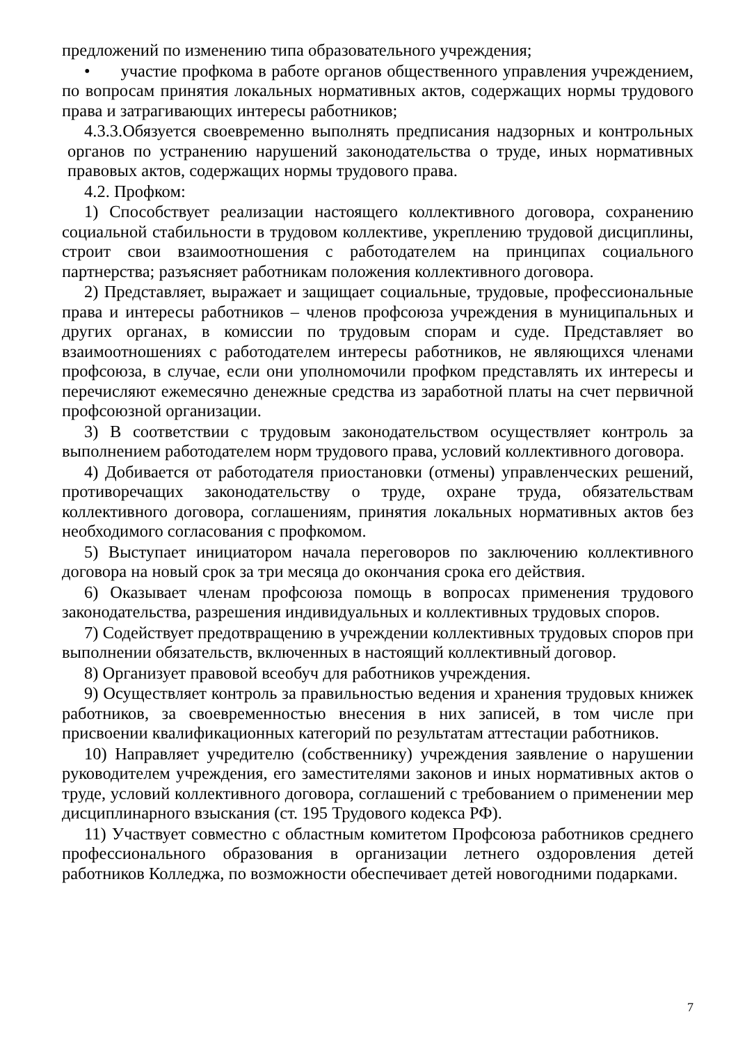предложений по изменению типа образовательного учреждения;
• участие профкома в работе органов общественного управления учреждением, по вопросам принятия локальных нормативных актов, содержащих нормы трудового права и затрагивающих интересы работников;
4.3.3.Обязуется своевременно выполнять предписания надзорных и контрольных органов по устранению нарушений законодательства о труде, иных нормативных правовых актов, содержащих нормы трудового права.
4.2. Профком:
1) Способствует реализации настоящего коллективного договора, сохранению социальной стабильности в трудовом коллективе, укреплению трудовой дисциплины, строит свои взаимоотношения с работодателем на принципах социального партнерства; разъясняет работникам положения коллективного договора.
2) Представляет, выражает и защищает социальные, трудовые, профессиональные права и интересы работников – членов профсоюза учреждения в муниципальных и других органах, в комиссии по трудовым спорам и суде. Представляет во взаимоотношениях с работодателем интересы работников, не являющихся членами профсоюза, в случае, если они уполномочили профком представлять их интересы и перечисляют ежемесячно денежные средства из заработной платы на счет первичной профсоюзной организации.
3) В соответствии с трудовым законодательством осуществляет контроль за выполнением работодателем норм трудового права, условий коллективного договора.
4) Добивается от работодателя приостановки (отмены) управленческих решений, противоречащих законодательству о труде, охране труда, обязательствам коллективного договора, соглашениям, принятия локальных нормативных актов без необходимого согласования с профкомом.
5) Выступает инициатором начала переговоров по заключению коллективного договора на новый срок за три месяца до окончания срока его действия.
6) Оказывает членам профсоюза помощь в вопросах применения трудового законодательства, разрешения индивидуальных и коллективных трудовых споров.
7) Содействует предотвращению в учреждении коллективных трудовых споров при выполнении обязательств, включенных в настоящий коллективный договор.
8) Организует правовой всеобуч для работников учреждения.
9) Осуществляет контроль за правильностью ведения и хранения трудовых книжек работников, за своевременностью внесения в них записей, в том числе при присвоении квалификационных категорий по результатам аттестации работников.
10) Направляет учредителю (собственнику) учреждения заявление о нарушении руководителем учреждения, его заместителями законов и иных нормативных актов о труде, условий коллективного договора, соглашений с требованием о применении мер дисциплинарного взыскания (ст. 195 Трудового кодекса РФ).
11) Участвует совместно с областным комитетом Профсоюза работников среднего профессионального образования в организации летнего оздоровления детей работников Колледжа, по возможности обеспечивает детей новогодними подарками.
7